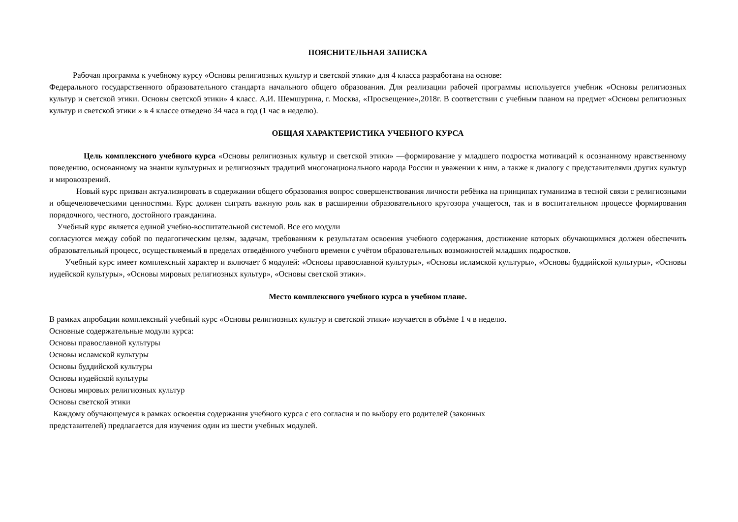ПОЯСНИТЕЛЬНАЯ ЗАПИСКА
Рабочая программа к учебному курсу «Основы религиозных культур и светской этики» для 4 класса разработана на основе:
Федерального государственного образовательного стандарта начального общего образования. Для реализации рабочей программы используется учебник «Основы религиозных культур и светской этики. Основы светской этики» 4 класс. А.И. Шемшурина, г. Москва, «Просвещение»,2018г. В соответствии с учебным планом на предмет «Основы религиозных культур и светской этики » в 4 классе отведено 34 часа в год (1 час в неделю).
ОБЩАЯ ХАРАКТЕРИСТИКА УЧЕБНОГО КУРСА
Цель комплексного учебного курса «Основы религиозных культур и светской этики» —формирование у младшего подростка мотиваций к осознанному нравственному поведению, основанному на знании культурных и религиозных традиций многонационального народа России и уважении к ним, а также к диалогу с представителями других культур и мировоззрений.
Новый курс призван актуализировать в содержании общего образования вопрос совершенствования личности ребёнка на принципах гуманизма в тесной связи с религиозными и общечеловеческими ценностями. Курс должен сыграть важную роль как в расширении образовательного кругозора учащегося, так и в воспитательном процессе формирования порядочного, честного, достойного гражданина.
Учебный курс является единой учебно-воспитательной системой. Все его модули
согласуются между собой по педагогическим целям, задачам, требованиям к результатам освоения учебного содержания, достижение которых обучающимися должен обеспечить образовательный процесс, осуществляемый в пределах отведённого учебного времени с учётом образовательных возможностей младших подростков.
Учебный курс имеет комплексный характер и включает 6 модулей: «Основы православной культуры», «Основы исламской культуры», «Основы буддийской культуры», «Основы иудейской культуры», «Основы мировых религиозных культур», «Основы светской этики».
Место комплексного учебного курса в учебном плане.
В рамках апробации комплексный учебный курс «Основы религиозных культур и светской этики» изучается в объёме 1 ч в неделю.
Основные содержательные модули курса:
Основы православной культуры
Основы исламской культуры
Основы буддийской культуры
Основы иудейской культуры
Основы мировых религиозных культур
Основы светской этики
Каждому обучающемуся в рамках освоения содержания учебного курса с его согласия и по выбору его родителей (законных
представителей) предлагается для изучения один из шести учебных модулей.